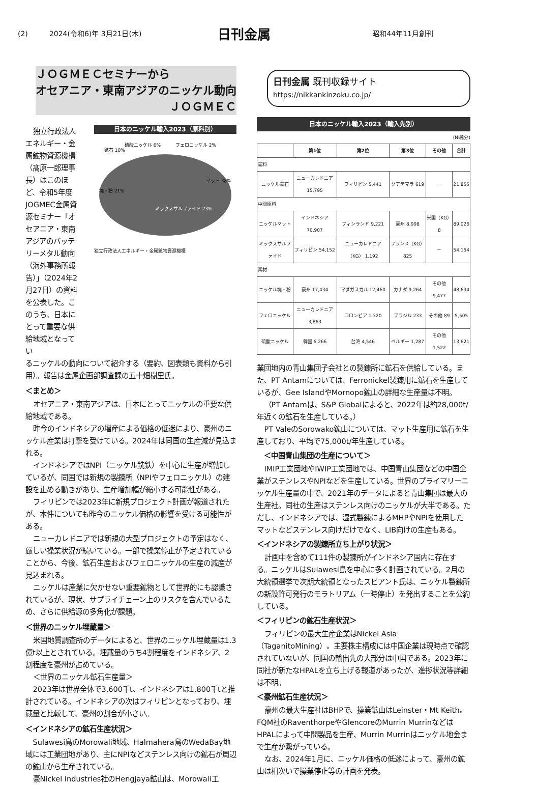(2)　　　2024(令和6)年 3月21日(木) 日刊金属 昭和44年11月創刊
ＪＯＧＭＥＣセミナーから
オセアニア・東南アジアのニッケル動向
ＪＯＧＭＥＣ
独立行政法人エネルギー・金属鉱物資源機構（髙原一郎理事長）はこのほど、令和5年度JOGMEC金属資源セミナー「オセアニア・東南アジアのバッテリーメタル動向（海外事務所報告）」（2024年2月27日）の資料を公表した。このうち、日本にとって重要な供給地域となってい
日本のニッケル輸入2023（原料別）
マット 38%
塊・粉 21%
ミックスサルファイド 23%
鉱石 10%
硫酸ニッケル 6%
フェロニッケル 2%
独立行政法人エネルギー・金属鉱物資源機構
るニッケルの動向について紹介する（要約、図表類も資料から引用）。報告は金属企画部調査課の五十畑樹里氏。
＜まとめ＞
オセアニア・東南アジアは、日本にとってニッケルの重要な供給地域である。
昨今のインドネシアの増産による価格の低迷により、豪州のニッケル産業は打撃を受けている。2024年は同国の生産減が見込まれる。
インドネシアではNPI（ニッケル銑鉄）を中心に生産が増加しているが、同国では新規の製錬所（NPIやフェロニッケル）の建設を止める動きがあり、生産増加幅が縮小する可能性がある。
フィリピンでは2023年に新規プロジェクト計画が報道されたが、本件についても昨今のニッケル価格の影響を受ける可能性がある。
ニューカレドニアでは新規の大型プロジェクトの予定はなく、厳しい操業状況が続いている。一部で操業停止が予定されていることから、今後、鉱石生産およびフェロニッケルの生産の減産が見込まれる。
ニッケルは産業に欠かせない重要鉱物として世界的にも認識されているが、現状、サプライチェーン上のリスクを含んでいるため、さらに供給源の多角化が課題。
＜世界のニッケル埋蔵量＞
米国地質調査所のデータによると、世界のニッケル埋蔵量は1.3億t以上とされている。埋蔵量のうち4割程度をインドネシア、2割程度を豪州が占めている。
＜世界のニッケル鉱石生産量＞
2023年は世界全体で3,600千t、インドネシアは1,800千tと推計されている。インドネシアの次はフィリピンとなっており、埋蔵量と比較して、豪州の割合が小さい。
＜インドネシアの鉱石生産状況＞
Sulawesi島のMorowali地域、Halmahera島のWedaBay地域には工業団地があり、主にNPIなどステンレス向けの鉱石が周辺の鉱山から生産されている。
豪Nickel Industries社のHengjaya鉱山は、Morowali工
日刊金属 既刊収録サイト
https://nikkankinzoku.co.jp/
日本のニッケル輸入2023（輸入先別）
(Ni純分)
| | 第1位 | 第2位 | 第3位 | その他 | 合計 |
| --- | --- | --- | --- | --- | --- |
| 鉱料 | | | | | |
| ニッケル鉱石 | ニューカレドニア 15,795 | フィリピン 5,441 | グアテマラ 619 | － | 21,855 |
| 中間原料 | | | | | |
| ニッケルマット | インドネシア 70,907 | フィンランド 9,221 | 豪州 8,998 | 米国（KG） 8 | 89,026 |
| ミックスサルファイド | フィリピン 54,152 | ニューカレドニア（KG） 1,192 | フランス（KG） 825 | － | 54,154 |
| 素材 | | | | | |
| ニッケル塊・粉 | 豪州 17,434 | マダガスカル 12,460 | カナダ 9,264 | その他 9,477 | 48,634 |
| フェロニッケル | ニューカレドニア 3,863 | コロンビア 1,320 | ブラジル 233 | その他 89 | 5,505 |
| 硫酸ニッケル | 韓国 6,266 | 台湾 4,546 | ベルギー 1,287 | その他 1,522 | 13,621 |
業団地内の青山集団子会社との製錬所に鉱石を供給している。また、PT Antamについては、Ferronickel製錬用に鉱石を生産しているが、Gee IslandやMornopo鉱山の詳細な生産量は不明。
（PT Antamは、S&P Globalによると、2022年は約28,000t/年近くの鉱石を生産している。）
PT ValeのSorowako鉱山については、マット生産用に鉱石を生産しており、平均で75,000t/年生産している。
　＜中国青山集団の生産について＞
IMIP工業団地やIWIP工業団地では、中国青山集団などの中国企業がステンレスやNPIなどを生産している。世界のプライマリーニッケル生産量の中で、2021年のデータによると青山集団は最大の生産社。同社の生産はステンレス向けのニッケルが大半である。ただし、インドネシアでは、湿式製錬によるMHPやNPIを使用したマットなどステンレス向けだけでなく、LIB向けの生産もある。
＜インドネシアの製錬所立ち上がり状況＞
計画中を含めて111件の製錬所がインドネシア国内に存在する。ニッケルはSulawesi島を中心に多く計画されている。2月の大統領選挙で次期大統領となったスビアント氏は、ニッケル製錬所の新設許可発行のモラトリアム（一時停止）を発出することを公約している。
＜フィリピンの鉱石生産状況＞
フィリピンの最大生産企業はNickel Asia（TaganitoMining）。主要株主構成には中国企業は現時点で確認されていないが、同国の輸出先の大部分は中国である。2023年に同社が新たなHPALを立ち上げる報道があったが、進捗状況等詳細は不明。
＜豪州鉱石生産状況＞
豪州の最大生産社はBHPで、操業鉱山はLeinster・Mt Keith。FQM社のRaventhorpeやGlencoreのMurrin MurrinなどはHPALによって中間製品を生産、Murrin Murrinはニッケル地金まで生産が繋がっている。
なお、2024年1月に、ニッケル価格の低迷によって、豪州の鉱山は相次いで操業停止等の計画を発表。